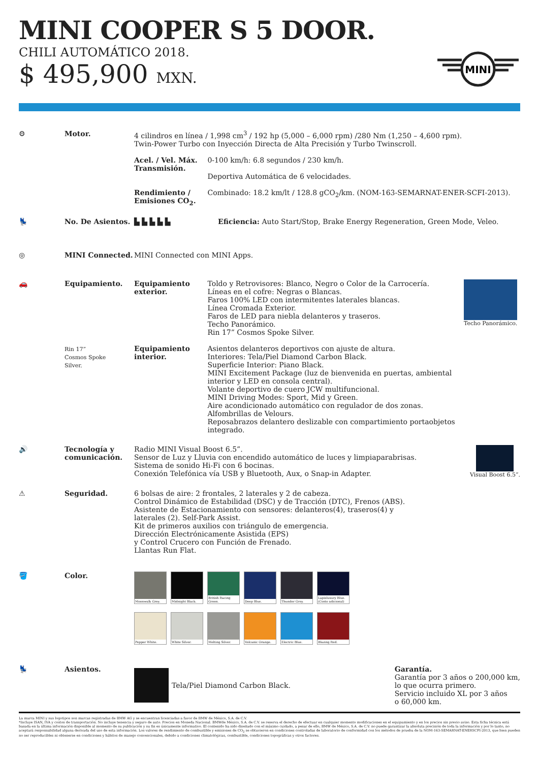MINI COOPER S 5 DOOR.
CHILI AUTOMÁTICO 2018.
$ 495,900 MXN.
MINI
⚙ Motor. 4 cilindros en línea / 1,998 cm<sup>3</sup> / 192 hp (5,000 – 6,000 rpm) /280 Nm (1,250 – 4,600 rpm).
Twin-Power Turbo con Inyección Directa de Alta Precisión y Turbo Twinscroll.
Acel. / Vel. Máx.
Transmisión. 0-100 km/h: 6.8 segundos / 230 km/h.
Deportiva Automática de 6 velocidades.
Rendimiento /
Emisiones CO<sub>2</sub>. Combinado: 18.2 km/lt / 128.8 gCO<sub>2</sub>/km. (NOM-163-SEMARNAT-ENER-SCFI-2013).
💺 No. De Asientos. ▙ ▙ ▙ ▙ ▙ Eficiencia: Auto Start/Stop, Brake Energy Regeneration, Green Mode, Veleo.
◎ MINI Connected. MINI Connected con MINI Apps.
🚗 Equipamiento.
Rin 17”
Cosmos Spoke
Silver.
Equipamiento
exterior. Toldo y Retrovisores: Blanco, Negro o Color de la Carrocería.
Líneas en el cofre: Negras o Blancas.
Faros 100% LED con intermitentes laterales blancas.
Línea Cromada Exterior.
Faros de LED para niebla delanteros y traseros.
Techo Panorámico.
Rin 17” Cosmos Spoke Silver.
Techo Panorámico.
Equipamiento
interior. Asientos delanteros deportivos con ajuste de altura.
Interiores: Tela/Piel Diamond Carbon Black.
Superficie Interior: Piano Black.
MINI Excitement Package (luz de bienvenida en puertas, ambiental interior y LED en consola central).
Volante deportivo de cuero JCW multifuncional.
MINI Driving Modes: Sport, Mid y Green.
Aire acondicionado automático con regulador de dos zonas.
Alfombrillas de Velours.
Reposabrazos delantero deslizable con compartimiento portaobjetos integrado.
🔊 Tecnología y comunicación.
Radio MINI Visual Boost 6.5”.
Sensor de Luz y Lluvia con encendido automático de luces y limpiaparabrisas.
Sistema de sonido Hi-Fi con 6 bocinas.
Conexión Telefónica vía USB y Bluetooth, Aux, o Snap-in Adapter.
Visual Boost 6.5”.
⚠ Seguridad. 6 bolsas de aire: 2 frontales, 2 laterales y 2 de cabeza.
Control Dinámico de Estabilidad (DSC) y de Tracción (DTC), Frenos (ABS).
Asistente de Estacionamiento con sensores: delanteros(4), traseros(4) y
laterales (2). Self-Park Assist.
Kit de primeros auxilios con triángulo de emergencia.
Dirección Electrónicamente Asistida (EPS)
y Control Crucero con Función de Frenado.
Llantas Run Flat.
🪣 Color.
Moonwalk Grey. Midnight Black.
British Racing Green.
Deep Blue. Thunder Grey.
Lapisluxury Blue. (Costo adicional)
Pepper White. White Silver. Melting Silver. Volcanic Orange. Electric Blue. Blazing Red.
💺 Asientos. Tela/Piel Diamond Carbon Black.
Garantía.
Garantía por 3 años o 200,000 km,
lo que ocurra primero.
Servicio incluido XL por 3 años
o 60,000 km.
La marca MINI y sus logotipos son marcas registradas de BMW AG y se encuentran licenciadas a favor de BMW de México, S.A. de C.V.
*Incluye ISAN, IVA y costos de transportación. No incluye tenencia y seguro de auto. Precios en Moneda Nacional. BMWde México, S.A. de C.V. se reserva el derecho de efectuar en cualquier momento modificaciones en el equipamiento y en los precios sin previo aviso. Esta ficha técnica está basada en la última información disponible al momento de su publicación y su fin es únicamente informativo. El contenido ha sido diseñado con el máximo cuidado, a pesar de ello, BMW de México, S.A. de C.V. no puede garantizar la absoluta precisión de toda la información y por lo tanto, no aceptará responsabilidad alguna derivada del uso de esta información. Los valores de rendimiento de combustible y emisiones de CO<sub>2</sub> se obtuvieron en condiciones controladas de laboratorio de conformidad con los métodos de prueba de la NOM-163-SEMARNAT-ENERSCFI-2013, que bien pueden no ser reproducibles ni obtenerse en condiciones y hábitos de manejo convencionales, debido a condiciones climatológicas, combustible, condiciones topográficas y otros factores.